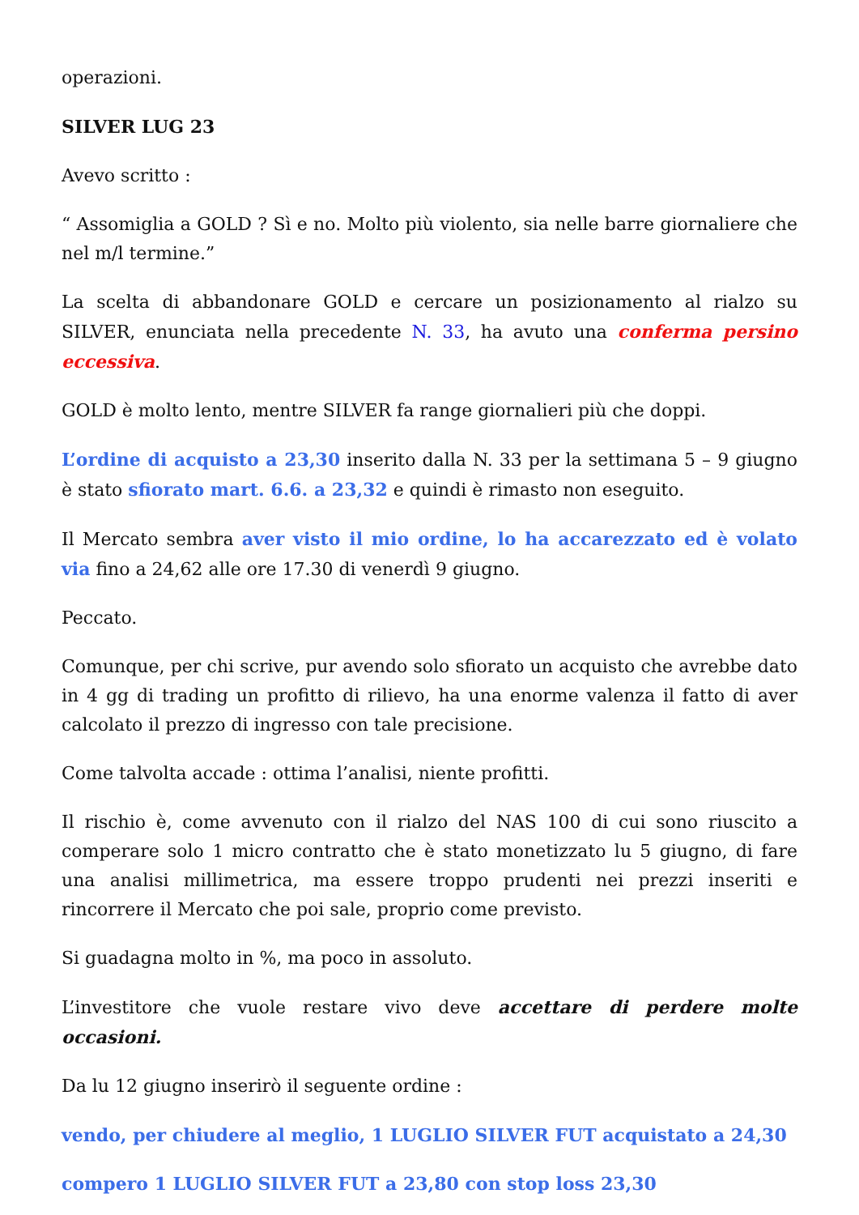operazioni.
SILVER LUG 23
Avevo scritto :
“ Assomiglia a GOLD ? Sì e no. Molto più violento, sia nelle barre giornaliere che nel m/l termine.”
La scelta di abbandonare GOLD e cercare un posizionamento al rialzo su SILVER, enunciata nella precedente N. 33, ha avuto una conferma persino eccessiva.
GOLD è molto lento, mentre SILVER fa range giornalieri più che doppi.
L’ordine di acquisto a 23,30 inserito dalla N. 33 per la settimana 5 – 9 giugno è stato sfiorato mart. 6.6. a 23,32 e quindi è rimasto non eseguito.
Il Mercato sembra aver visto il mio ordine, lo ha accarezzato ed è volato via fino a 24,62 alle ore 17.30 di venerdì 9 giugno.
Peccato.
Comunque, per chi scrive, pur avendo solo sfiorato un acquisto che avrebbe dato in 4 gg di trading un profitto di rilievo, ha una enorme valenza il fatto di aver calcolato il prezzo di ingresso con tale precisione.
Come talvolta accade : ottima l’analisi, niente profitti.
Il rischio è, come avvenuto con il rialzo del NAS 100 di cui sono riuscito a comperare solo 1 micro contratto che è stato monetizzato lu 5 giugno, di fare una analisi millimetrica, ma essere troppo prudenti nei prezzi inseriti e rincorrere il Mercato che poi sale, proprio come previsto.
Si guadagna molto in %, ma poco in assoluto.
L’investitore che vuole restare vivo deve accettare di perdere molte occasioni.
Da lu 12 giugno inserirò il seguente ordine :
vendo, per chiudere al meglio, 1 LUGLIO SILVER FUT acquistato a 24,30
compero 1 LUGLIO SILVER FUT a 23,80 con stop loss 23,30